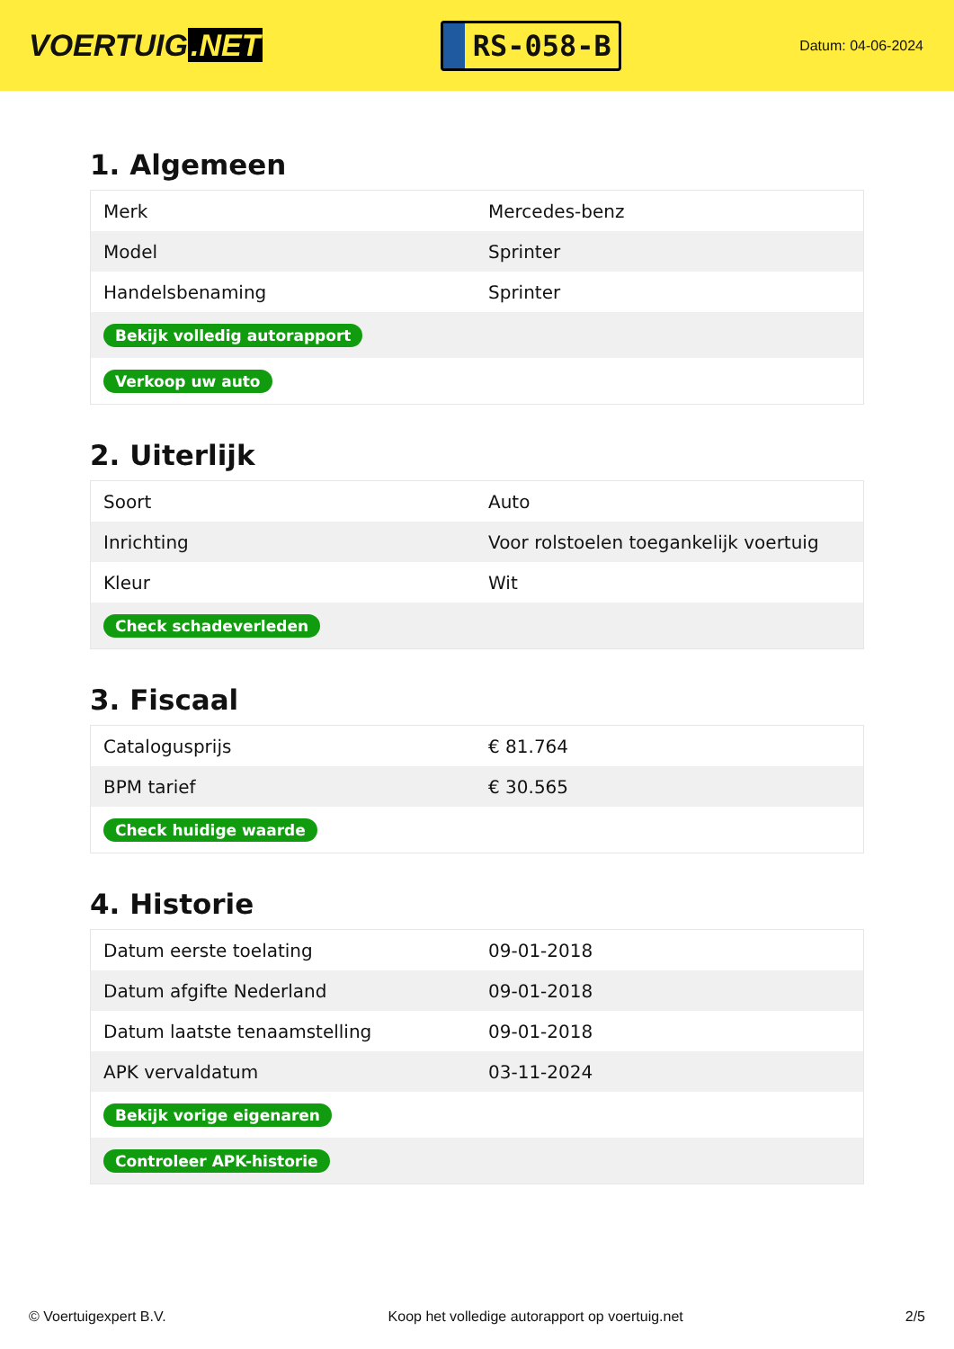VOERTUIG.NET
RS-058-B
Datum: 04-06-2024
1. Algemeen
| Merk | Mercedes-benz |
| Model | Sprinter |
| Handelsbenaming | Sprinter |
| Bekijk volledig autorapport | |
| Verkoop uw auto | |
2. Uiterlijk
| Soort | Auto |
| Inrichting | Voor rolstoelen toegankelijk voertuig |
| Kleur | Wit |
| Check schadeverleden | |
3. Fiscaal
| Cataloguspriјs | € 81.764 |
| BPM tarief | € 30.565 |
| Check huidige waarde | |
4. Historie
| Datum eerste toelating | 09-01-2018 |
| Datum afgifte Nederland | 09-01-2018 |
| Datum laatste tenaamstelling | 09-01-2018 |
| APK vervaldatum | 03-11-2024 |
| Bekijk vorige eigenaren | |
| Controleer APK-historie | |
© Voertuigexpert B.V. Koop het volledige autorapport op voertuig.net 2/5